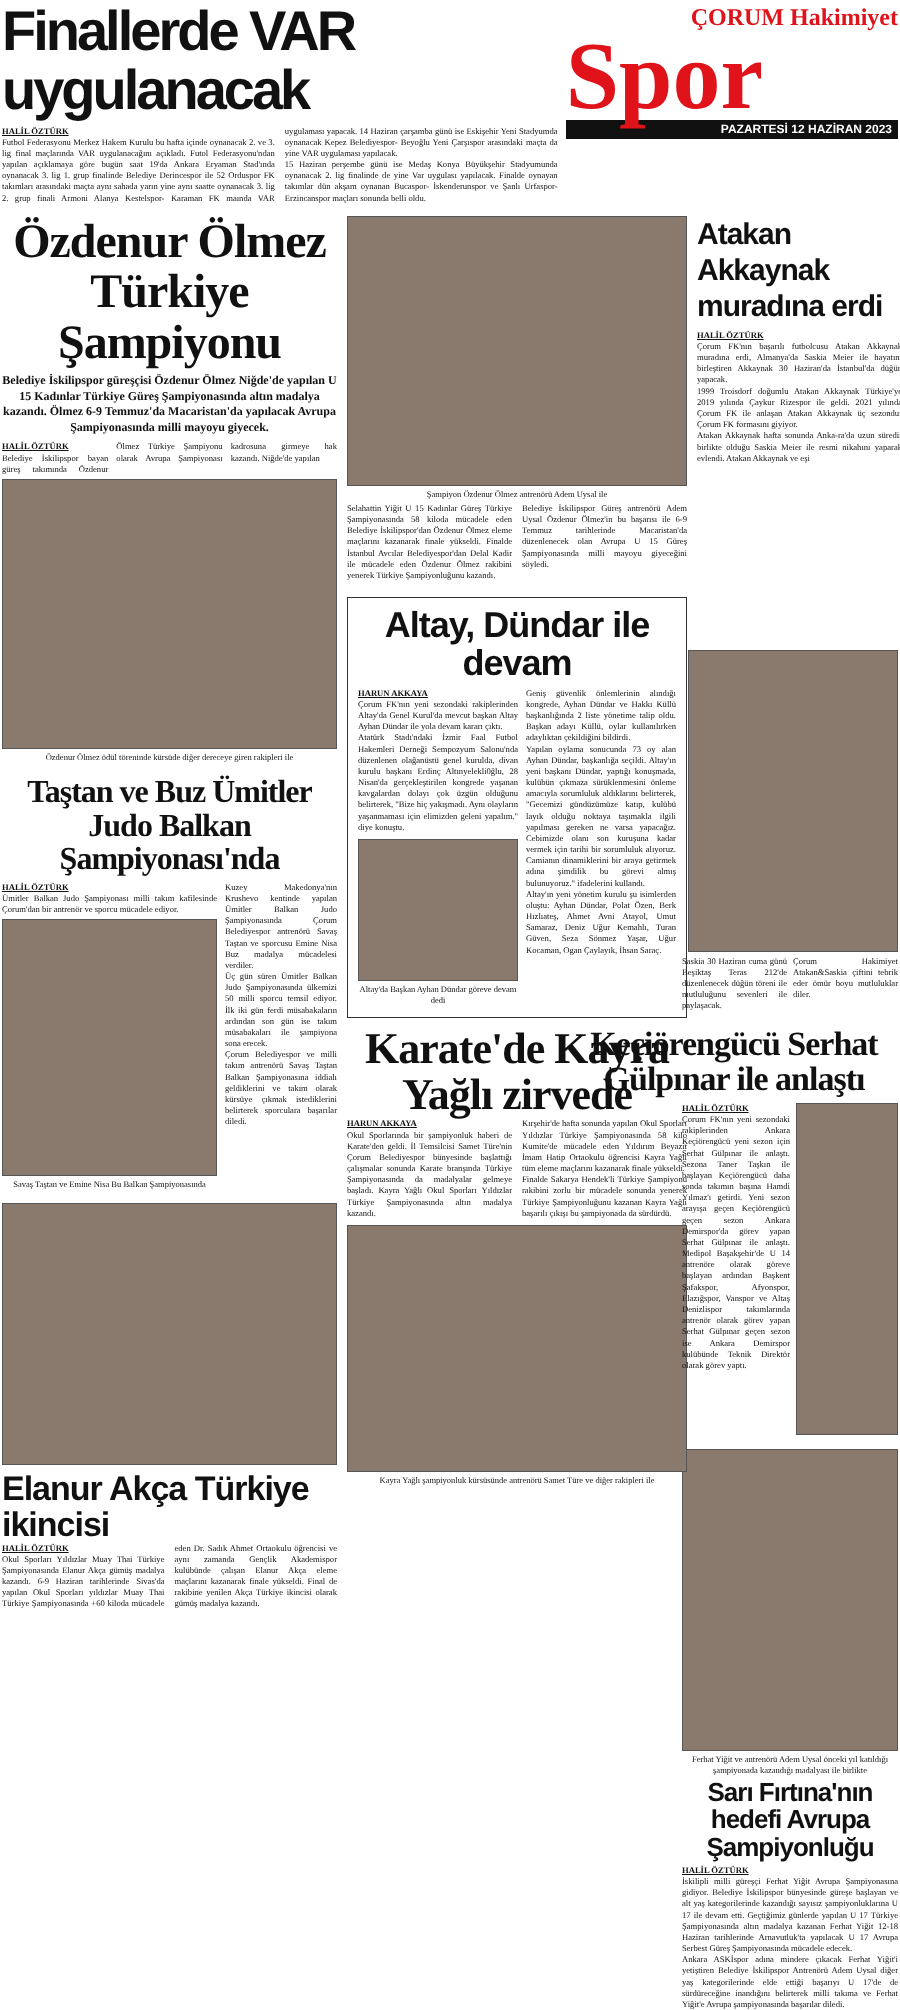Finallerde VAR uygulanacak
HALİL ÖZTÜRK
Futbol Federasyonu Merkez Hakem Kurulu bu hafta içinde oynanacak 2. ve 3. lig final maçlarında VAR uygulanacağını açıkladı. Futol Federasyonu'ndan yapılan açıklamaya göre bugün saat 19'da Ankara Eryaman Stad'ında oynanacak 3. lig 1. grup finalinde Belediye Derincespor ile 52 Orduspor FK takımları arasındaki maçta aynı sahada yarın yine aynı saatte oynanacak 3. lig 2. grup finali Armoni Alanya Kestelspor- Karaman FK maında VAR uygulaması yapacak. 14 Haziran çarşamba günü ise Eskişehir Yeni Stadyumda oynanacak Kepez Belediyespor- Beyoğlu Yeni Çarşıspor arasındaki maçta da yine VAR uygulaması yapılacak.
15 Haziran perşembe günü ise Medaş Konya Büyükşehir Stadyumunda oynanacak 2. lig finalinde de yine Var uygulası yapılacak. Finalde oynayan takımlar dün akşam oynanan Bucaspor- İskenderunspor ve Şanlı Urfaspor- Erzincanspor maçları sonunda belli oldu.
ÇORUM Hakimiyet
Spor
PAZARTESİ 12 HAZİRAN 2023
Özdenur Ölmez Türkiye Şampiyonu
Belediye İskilipspor güreşçisi Özdenur Ölmez Niğde'de yapılan U 15 Kadınlar Türkiye Güreş Şampiyonasında altın madalya kazandı. Ölmez 6-9 Temmuz'da Macaristan'da yapılacak Avrupa Şampiyonasında milli mayoyu giyecek.
HALİL ÖZTÜRK
Belediye İskilipspor bayan güreş takımında Özdenur Ölmez Türkiye Şampiyonu olarak Avrupa Şampiyonası kadrosuna girmeye hak kazandı. Niğde'de yapılan
Özdenur Ölmez ödül töreninde kürsüde diğer dereceye giren rakipleri ile
Taştan ve Buz Ümitler Judo Balkan Şampiyonası'nda
HALİL ÖZTÜRK
Ümitler Balkan Judo Şampiyonası milli takım kafilesinde Çorum'dan bir antrenör ve sporcu mücadele ediyor.
Savaş Taştan ve Emine Nisa Bu Balkan Şampiyonasında
Kuzey Makedonya'nın Krushevo kentinde yapılan Ümitler Balkan Judo Şampiyonasında Çorum Belediyespor antrenörü Savaş Taştan ve sporcusu Emine Nisa Buz madalya mücadelesi verdiler.
Üç gün süren Ümitler Balkan Judo Şampiyonasında ülkemizi 50 milli sporcu temsil ediyor. İlk iki gün ferdi müsabakaların ardından son gün ise takım müsabakaları ile şampiyona sona erecek.
Çorum Belediyespor ve milli takım antrenörü Savaş Taştan Balkan Şampiyonasına iddialı geldiklerini ve takım olarak kürsüye çıkmak istediklerini belirterek sporculara başarılar diledi.
Elanur Akça Türkiye ikincisi
HALİL ÖZTÜRK
Okul Sporları Yıldızlar Muay Thai Türkiye Şampiyonasında Elanur Akça gümüş madalya kazandı. 6-9 Haziran tarihlerinde Sivas'da yapılan Okul Sporları yıldızlar Muay Thai Türkiye Şampiyonasında +60 kiloda mücadele eden Dr. Sadık Ahmet Ortaokulu öğrencisi ve aynı zamanda Gençlik Akademispor kulübünde çalışan Elanur Akça eleme maçlarını kazanarak finale yükseldi. Final de rakibine yenilen Akça Türkiye ikincisi olarak gümüş madalya kazandı.
Şampiyon Özdenur Ölmez antrenörü Adem Uysal ile
Selahattin Yiğit U 15 Kadınlar Güreş Türkiye Şampiyonasında 58 kiloda mücadele eden Belediye İskilipspor'dan Özdenur Ölmez eleme maçlarını kazanarak finale yükseldi. Finalde İstanbul Avcılar Belediyespor'dan Delal Kadir ile mücadele eden Özdenur Ölmez rakibini yenerek Türkiye Şampiyonluğunu kazandı.
Belediye İskilipspor Güreş antrenörü Adem Uysal Özdenur Ölmez'in bu başarısı ile 6-9 Temmuz tarihlerinde Macaristan'da düzenlenecek olan Avrupa U 15 Güreş Şampiyonasında milli mayoyu giyeceğini söyledi.
Altay, Dündar ile devam
HARUN AKKAYA
Çorum FK'nın yeni sezondaki rakiplerinden Altay'da Genel Kurul'da mevcut başkan Altay Ayhan Dündar ile yola devam kararı çıktı.
Atatürk Stadı'ndaki İzmir Faal Futbol Hakemleri Derneği Sempozyum Salonu'nda düzenlenen olağanüstü genel kurulda, divan kurulu başkanı Erdinç Altınyelekli0ğlu, 28 Nisan'da gerçekleştirilen kongrede yaşanan kavgalardan dolayı çok üzgün olduğunu belirterek, "Bize hiç yakışmadı. Aynı olayların yaşanmaması için elimizden geleni yapalım." diye konuştu.
Altay'da Başkan Ayhan Dündar göreve devam dedi
Geniş güvenlik önlemlerinin alındığı kongrede, Ayhan Dündar ve Hakkı Küllü başkanlığında 2 liste yönetime talip oldu. Başkan adayı Küllü, oylar kullanılırken adaylıktan çekildiğini bildirdi.
Yapılan oylama sonucunda 73 oy alan Ayhan Dündar, başkanlığa seçildi. Altay'ın yeni başkanı Dündar, yaptığı konuşmada, kulübün çıkmaza sürüklenmesini önleme amacıyla sorumluluk aldıklarını belirterek, "Gecemizi gündüzümüze katıp, kulübü layık olduğu noktaya taşımakla ilgili yapılması gereken ne varsa yapacağız. Cebimizde olanı son kuruşuna kadar vermek için tarihi bir sorumluluk alıyoruz. Camianın dinamiklerini bir araya getirmek adına şimdilik bu görevi almış bulunuyoruz." ifadelerini kullandı.
Altay'ın yeni yönetim kurulu şu isimlerden oluştu: Ayhan Dündar, Polat Özen, Berk Hızlıateş, Ahmet Avni Atayol, Umut Samaraz, Deniz Uğur Kemahlı, Turan Güven, Seza Sönmez Yaşar, Uğur Kocaman, Ogan Çaylayık, İhsan Saraç.
Karate'de Kayra Yağlı zirvede
HARUN AKKAYA
Okul Sporlarında bir şampiyonluk haberi de Karate'den geldi. İl Temsilcisi Samet Türe'nin Çorum Belediyespor bünyesinde başlattığı çalışmalar sonunda Karate branşında Türkiye Şampiyonasında da madalyalar gelmeye başladı. Kayra Yağlı Okul Sporları Yıldızlar Türkiye Şampiyonasında altın madalya kazandı.
Kırşehir'de hafta sonunda yapılan Okul Sporları Yıldızlar Türkiye Şampiyonasında 58 kilo Kumite'de mücadele eden Yıldırım Beyazıt İmam Hatip Ortaokulu öğrencisi Kayra Yağlı tüm eleme maçlarını kazanarak finale yükseldi.
Finalde Sakarya Hendek'li Türkiye Şampiyonu rakibini zorlu bir mücadele sonunda yenerek Türkiye Şampiyonluğunu kazanan Kayra Yağlı başarılı çıkışı bu şampiyonada da sürdürdü.
Kayra Yağlı şampiyonluk kürsüsünde antrenörü Samet Türe ve diğer rakipleri ile
Atakan Akkaynak muradına erdi
HALİL ÖZTÜRK
Çorum FK'nın başarılı futbolcusu Atakan Akkaynak muradına erdi, Almanya'da Saskia Meier ile hayatını birleştiren Akkaynak 30 Haziran'da İstanbul'da düğün yapacak.
1999 Troisdorf doğumlu Atakan Akkaynak Türkiye'ye 2019 yılında Çaykur Rizespor ile geldi. 2021 yılında Çorum FK ile anlaşan Atakan Akkaynak üç sezondur Çorum FK formasını giyiyor.
Atakan Akkaynak hafta sonunda Anka-ra'da uzun süredir birlikte olduğu Saskia Meier ile resmi nikahını yaparak evlendi. Atakan Akkaynak ve eşi
Saskia 30 Haziran cuma günü Beşiktaş Teras 212'de düzenlenecek düğün töreni ile mutluluğunu sevenleri ile paylaşacak.
Çorum Hakimiyet Atakan&Saskia çiftini tebrik eder ömür boyu mutluluklar diler.
Keçiörengücü Serhat Gülpınar ile anlaştı
HALİL ÖZTÜRK
Çorum FK'nın yeni sezondaki rakiplerinden Ankara Keçiörengücü yeni sezon için Serhat Gülpınar ile anlaştı. Sezona Taner Taşkın ile başlayan Keçiörengücü daha sonda takımın başına Hamdi Yılmaz'ı getirdi. Yeni sezon arayışa geçen Keçiörengücü geçen sezon Ankara Demirspor'da görev yapan Serhat Gülpınar ile anlaştı. Medipol Başakşehir'de U 14 antrenöre olarak göreve başlayan ardından Başkent Şafakspor, Afyonspor, Elazığspor, Vanspor ve Altaş Denizlispor takımlarında antrenör olarak görev yapan Serhat Gülpınar geçen sezon ise Ankara Demirspor kulübünde Teknik Direktör olarak görev yaptı.
Ferhat Yiğit ve antrenörü Adem Uysal önceki yıl katıldığı şampiyonada kazandığı madalyası ile birlikte
Sarı Fırtına'nın hedefi Avrupa Şampiyonluğu
HALİL ÖZTÜRK
İskilipli milli güreşçi Ferhat Yiğit Avrupa Şampiyonasına gidiyor. Belediye İskilipspor bünyesinde güreşe başlayan ve alt yaş kategorilerinde kazandığı sayısız şampiyonluklarına U 17 ile devam etti. Geçtiğimiz günlerde yapılan U 17 Türkiye Şampiyonasında altın madalya kazanan Ferhat Yiğit 12-18 Haziran tarihlerinde Arnavutluk'ta yapılacak U 17 Avrupa Serbest Güreş Şampiyonasında mücadele edecek.
Ankara ASKİspor adına mindere çıkacak Ferhat Yiğit'i yetiştiren Belediye İskilipspor Antrenörü Adem Uysal diğer yaş kategorilerinde elde ettiği başarıyı U 17'de de sürdüreceğine inandığını belirterek milli takıma ve Ferhat Yiğit'e Avrupa şampiyonasında başarılar diledi.